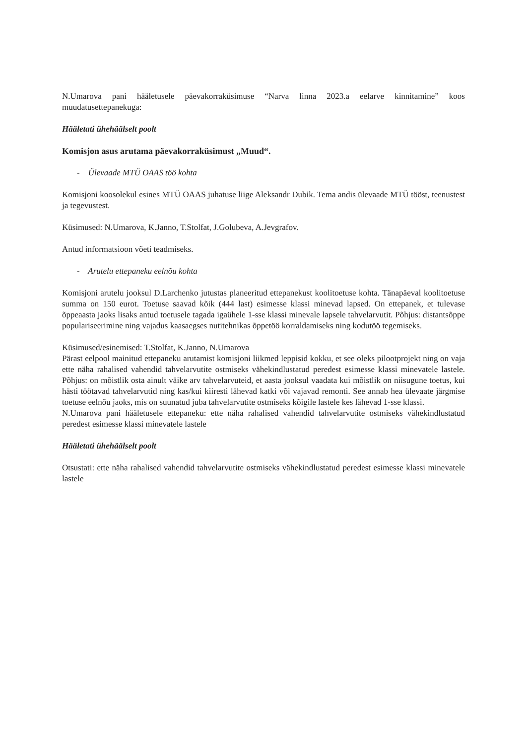N.Umarova pani hääletusele päevakorraküsimuse “Narva linna 2023.a eelarve kinnitamine” koos muudatusettepanekuga:
Hääletati ühehäälselt poolt
Komisjon asus arutama päevakorraküsimust „Muud“.
- Ülevaade MTÜ OAAS töö kohta
Komisjoni koosolekul esines MTÜ OAAS juhatuse liige Aleksandr Dubik. Tema andis ülevaade MTÜ tööst, teenustest ja tegevustest.
Küsimused: N.Umarova, K.Janno, T.Stolfat, J.Golubeva, A.Jevgrafov.
Antud informatsioon võeti teadmiseks.
- Arutelu ettepaneku eelnõu kohta
Komisjoni arutelu jooksul D.Larchenko jutustas planeeritud ettepanekust koolitoetuse kohta. Tänapäeval koolitoetuse summa on 150 eurot. Toetuse saavad kõik (444 last) esimesse klassi minevad lapsed. On ettepanek, et tulevase õppeaasta jaoks lisaks antud toetusele tagada igaühele 1-sse klassi minevale lapsele tahvelarvutit. Põhjus: distantsõppe populariseerimine ning vajadus kaasaegses nutitehnikas õppetöö korraldamiseks ning kodutöö tegemiseks.
Küsimused/esinemised: T.Stolfat, K.Janno, N.Umarova
Pärast eelpool mainitud ettepaneku arutamist komisjoni liikmed leppisid kokku, et see oleks pilootprojekt ning on vaja ette näha rahalised vahendid tahvelarvutite ostmiseks vähekindlustatud peredest esimesse klassi minevatele lastele. Põhjus: on mõistlik osta ainult väike arv tahvelarvuteid, et aasta jooksul vaadata kui mõistlik on niisugune toetus, kui hästi töötavad tahvelarvutid ning kas/kui kiiresti lähevad katki või vajavad remonti. See annab hea ülevaate järgmise toetuse eelnõu jaoks, mis on suunatud juba tahvelarvutite ostmiseks kõigile lastele kes lähevad 1-sse klassi.
N.Umarova pani hääletusele ettepaneku: ette näha rahalised vahendid tahvelarvutite ostmiseks vähekindlustatud peredest esimesse klassi minevatele lastele
Hääletati ühehäälselt poolt
Otsustati: ette näha rahalised vahendid tahvelarvutite ostmiseks vähekindlustatud peredest esimesse klassi minevatele lastele